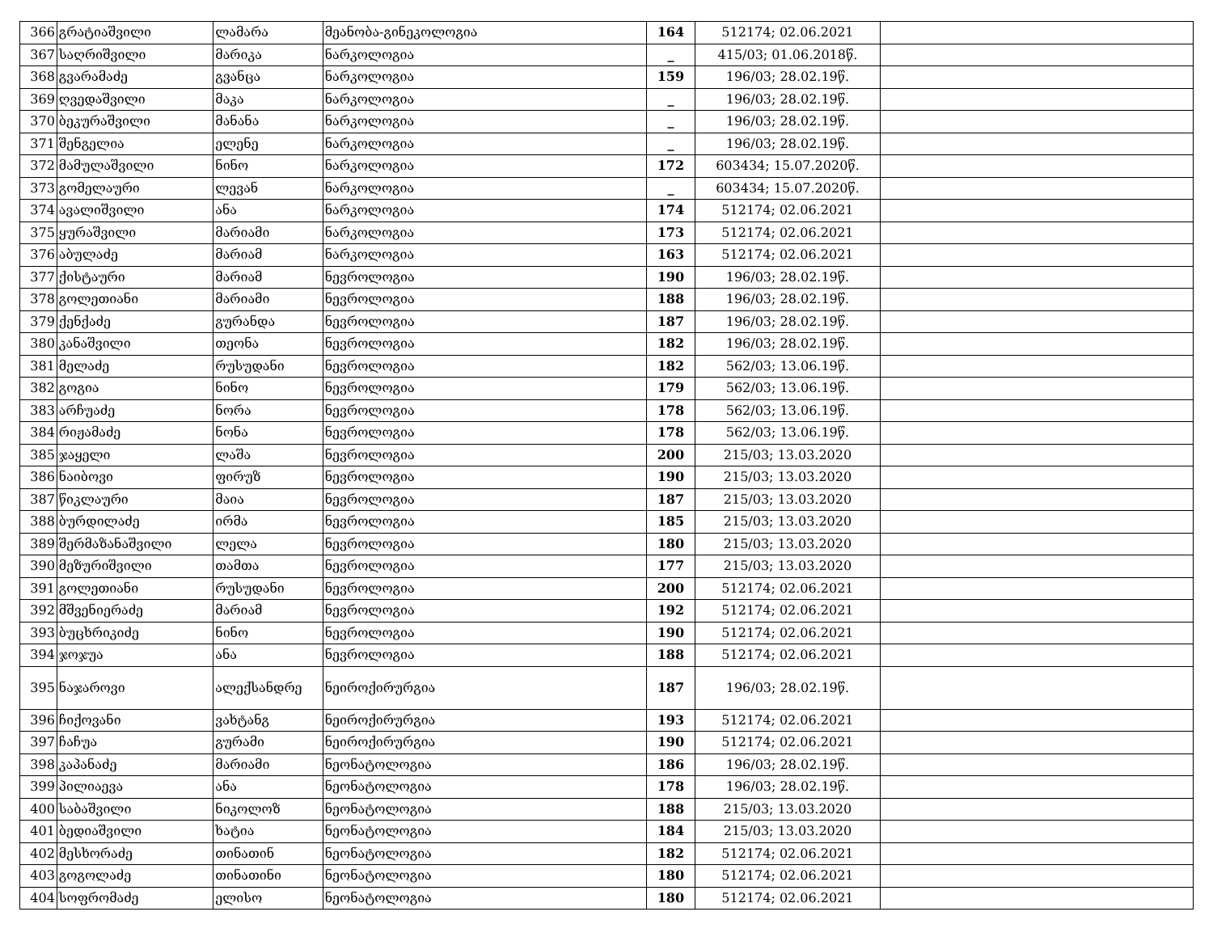| 366 | გრატიაშვილი | ლამარა | მეანობა-გინეკოლოგია | 164 | 512174; 02.06.2021 | |
| 367 | საღრიშვილი | მარიკა | ნარკოლოგია | _ | 415/03; 01.06.2018წ. | |
| 368 | გვარამაძე | გვანცა | ნარკოლოგია | 159 | 196/03; 28.02.19წ. | |
| 369 | ღვედაშვილი | მაკა | ნარკოლოგია | _ | 196/03; 28.02.19წ. | |
| 370 | ბეკურაშვილი | მანანა | ნარკოლოგია | _ | 196/03; 28.02.19წ. | |
| 371 | შენგელია | ელენე | ნარკოლოგია | _ | 196/03; 28.02.19წ. | |
| 372 | მამულაშვილი | ნინო | ნარკოლოგია | 172 | 603434; 15.07.2020წ. | |
| 373 | გომელაური | ლევან | ნარკოლოგია | _ | 603434; 15.07.2020წ. | |
| 374 | ავალიშვილი | ანა | ნარკოლოგია | 174 | 512174; 02.06.2021 | |
| 375 | ყურაშვილი | მარიამი | ნარკოლოგია | 173 | 512174; 02.06.2021 | |
| 376 | აბულაძე | მარიამ | ნარკოლოგია | 163 | 512174; 02.06.2021 | |
| 377 | ქისტაური | მარიამ | ნევროლოგია | 190 | 196/03; 28.02.19წ. | |
| 378 | გოლეთიანი | მარიამი | ნევროლოგია | 188 | 196/03; 28.02.19წ. | |
| 379 | ქენქაძე | გურანდა | ნევროლოგია | 187 | 196/03; 28.02.19წ. | |
| 380 | კანაშვილი | თეონა | ნევროლოგია | 182 | 196/03; 28.02.19წ. | |
| 381 | მელაძე | რუსუდანი | ნევროლოგია | 182 | 562/03; 13.06.19წ. | |
| 382 | გოგია | ნინო | ნევროლოგია | 179 | 562/03; 13.06.19წ. | |
| 383 | არჩუაძე | ნორა | ნევროლოგია | 178 | 562/03; 13.06.19წ. | |
| 384 | რიჟამაძე | ნონა | ნევროლოგია | 178 | 562/03; 13.06.19წ. | |
| 385 | ჯაყელი | ლაშა | ნევროლოგია | 200 | 215/03; 13.03.2020 | |
| 386 | ნაიბოვი | ფირუზ | ნევროლოგია | 190 | 215/03; 13.03.2020 | |
| 387 | წიკლაური | მაია | ნევროლოგია | 187 | 215/03; 13.03.2020 | |
| 388 | ბურდილაძე | ირმა | ნევროლოგია | 185 | 215/03; 13.03.2020 | |
| 389 | შერმაზანაშვილი | ლელა | ნევროლოგია | 180 | 215/03; 13.03.2020 | |
| 390 | მეზურიშვილი | თამთა | ნევროლოგია | 177 | 215/03; 13.03.2020 | |
| 391 | გოლეთიანი | რუსუდანი | ნევროლოგია | 200 | 512174; 02.06.2021 | |
| 392 | მშვენიერაძე | მარიამ | ნევროლოგია | 192 | 512174; 02.06.2021 | |
| 393 | ბუცხრიკიძე | ნინო | ნევროლოგია | 190 | 512174; 02.06.2021 | |
| 394 | ჯოჯუა | ანა | ნევროლოგია | 188 | 512174; 02.06.2021 | |
| 395 | ნაჯაროვი | ალექსანდრე | ნეიროქირურგია | 187 | 196/03; 28.02.19წ. | |
| 396 | ჩიქოვანი | ვახტანგ | ნეიროქირურგია | 193 | 512174; 02.06.2021 | |
| 397 | ჩაჩუა | გურამი | ნეიროქირურგია | 190 | 512174; 02.06.2021 | |
| 398 | კაპანაძე | მარიამი | ნეონატოლოგია | 186 | 196/03; 28.02.19წ. | |
| 399 | პილიაევა | ანა | ნეონატოლოგია | 178 | 196/03; 28.02.19წ. | |
| 400 | საბაშვილი | ნიკოლოზ | ნეონატოლოგია | 188 | 215/03; 13.03.2020 | |
| 401 | ბედიაშვილი | ხატია | ნეონატოლოგია | 184 | 215/03; 13.03.2020 | |
| 402 | მესხორაძე | თინათინ | ნეონატოლოგია | 182 | 512174; 02.06.2021 | |
| 403 | გოგოლაძე | თინათინი | ნეონატოლოგია | 180 | 512174; 02.06.2021 | |
| 404 | სოფრომაძე | ელისო | ნეონატოლოგია | 180 | 512174; 02.06.2021 | |